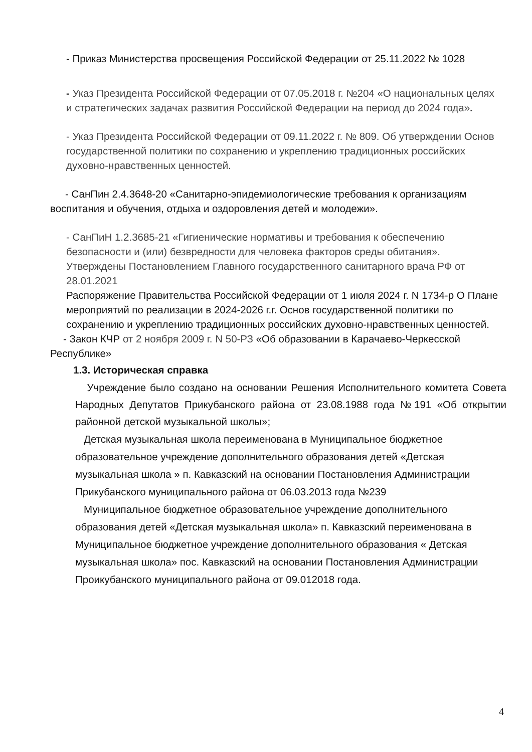- Приказ Министерства просвещения Российской Федерации от 25.11.2022 № 1028
- Указ Президента Российской Федерации от 07.05.2018 г. №204 «О национальных целях и стратегических задачах развития Российской Федерации на период до 2024 года».
- Указ Президента Российской Федерации от 09.11.2022 г. № 809. Об утверждении Основ государственной политики по сохранению и укреплению традиционных российских духовно-нравственных ценностей.
- СанПин 2.4.3648-20 «Санитарно-эпидемиологические требования к организациям воспитания и обучения, отдыха и оздоровления детей и молодежи».
- СанПиН 1.2.3685-21 «Гигиенические нормативы и требования к обеспечению безопасности и (или) безвредности для человека факторов среды обитания». Утверждены Постановлением Главного государственного санитарного врача РФ от 28.01.2021
Распоряжение Правительства Российской Федерации от 1 июля 2024 г. N 1734-р О Плане мероприятий по реализации в 2024-2026 г.г. Основ государственной политики по сохранению и укреплению традиционных российских духовно-нравственных ценностей.
- Закон КЧР от 2 ноября 2009 г. N 50-РЗ «Об образовании в Карачаево-Черкесской Республике»
1.3. Историческая справка
Учреждение было создано на основании Решения Исполнительного комитета Совета Народных Депутатов Прикубанского района от 23.08.1988 года №191 «Об открытии районной детской музыкальной школы»;
Детская музыкальная школа переименована в Муниципальное бюджетное образовательное учреждение дополнительного образования детей «Детская музыкальная школа » п. Кавказский на основании Постановления Администрации Прикубанского муниципального района от 06.03.2013 года №239
Муниципальное бюджетное образовательное учреждение дополнительного образования детей «Детская музыкальная школа» п. Кавказский переименована в Муниципальное бюджетное учреждение дополнительного образования « Детская музыкальная школа» пос. Кавказский на основании Постановления Администрации Проикубанского муниципального района от 09.012018 года.
4